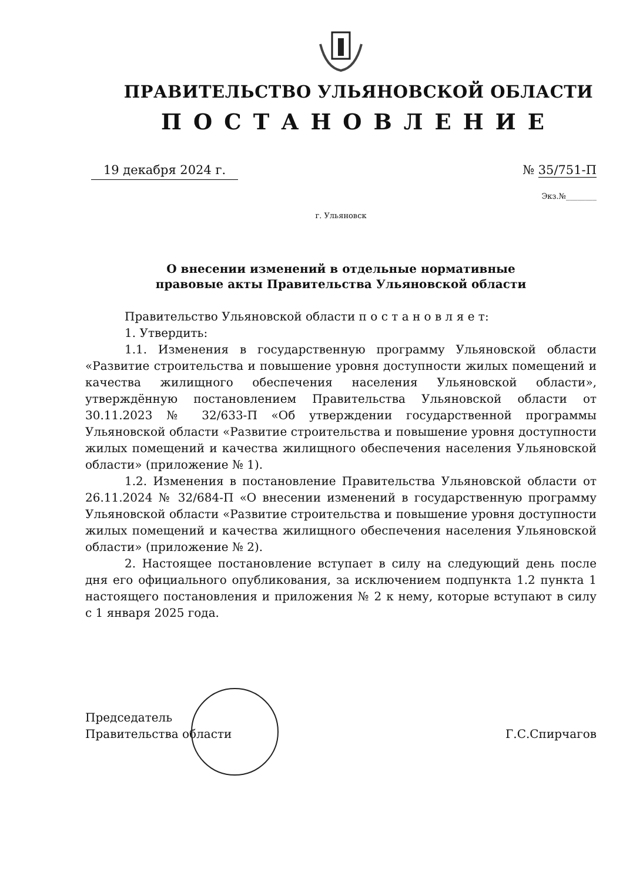ПРАВИТЕЛЬСТВО УЛЬЯНОВСКОЙ ОБЛАСТИ
ПОСТАНОВЛЕНИЕ
19 декабря 2024 г. № 35/751-П
Экз.№________
г. Ульяновск
О внесении изменений в отдельные нормативные
правовые акты Правительства Ульяновской области
Правительство Ульяновской области п о с т а н о в л я е т:
1. Утвердить:
1.1. Изменения в государственную программу Ульяновской области «Развитие строительства и повышение уровня доступности жилых помещений и качества жилищного обеспечения населения Ульяновской области», утверждённую постановлением Правительства Ульяновской области от 30.11.2023 № 32/633-П «Об утверждении государственной программы Ульяновской области «Развитие строительства и повышение уровня доступности жилых помещений и качества жилищного обеспечения населения Ульяновской области» (приложение № 1).
1.2. Изменения в постановление Правительства Ульяновской области от 26.11.2024 № 32/684-П «О внесении изменений в государственную программу Ульяновской области «Развитие строительства и повышение уровня доступности жилых помещений и качества жилищного обеспечения населения Ульяновской области» (приложение № 2).
2. Настоящее постановление вступает в силу на следующий день после дня его официального опубликования, за исключением подпункта 1.2 пункта 1 настоящего постановления и приложения № 2 к нему, которые вступают в силу с 1 января 2025 года.
Председатель
Правительства области
Г.С.Спирчагов